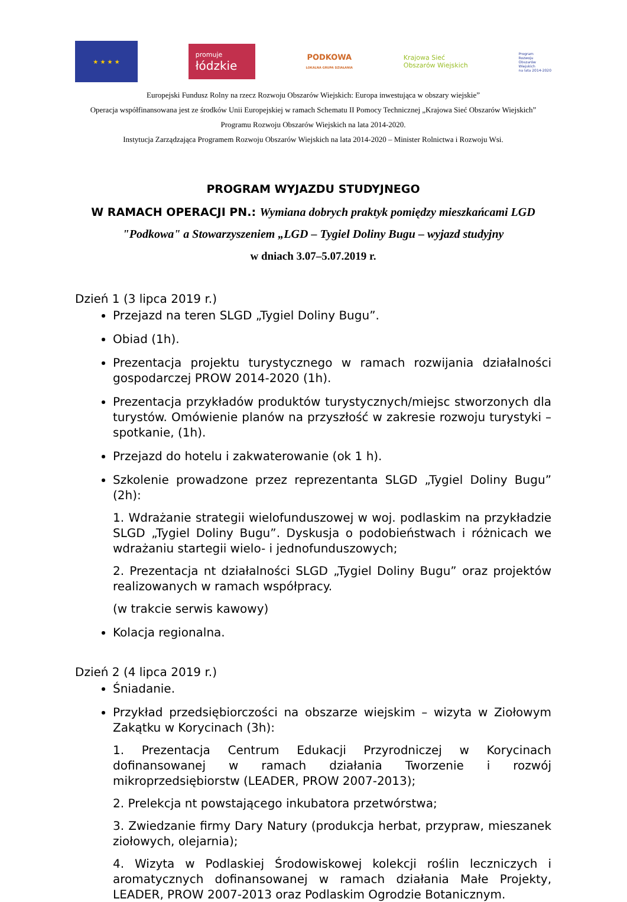★ ★ ★ ★
promuje
łódzkie
PODKOWA
LOKALNA GRUPA DZIAŁANIA
Krajowa Sieć
Obszarów Wiejskich
Program
Rozwoju
Obszarów
Wiejskich
na lata 2014-2020
Europejski Fundusz Rolny na rzecz Rozwoju Obszarów Wiejskich: Europa inwestująca w obszary wiejskie”
Operacja współfinansowana jest ze środków Unii Europejskiej w ramach Schematu II Pomocy Technicznej „Krajowa Sieć Obszarów Wiejskich” Programu Rozwoju Obszarów Wiejskich na lata 2014-2020.
Instytucja Zarządzająca Programem Rozwoju Obszarów Wiejskich na lata 2014-2020 – Minister Rolnictwa i Rozwoju Wsi.
PROGRAM WYJAZDU STUDYJNEGO
W RAMACH OPERACJI PN.: Wymiana dobrych praktyk pomiędzy mieszkańcami LGD "Podkowa" a Stowarzyszeniem „LGD – Tygiel Doliny Bugu – wyjazd studyjny
w dniach 3.07–5.07.2019 r.
Dzień 1 (3 lipca 2019 r.)
Przejazd na teren SLGD „Tygiel Doliny Bugu”.
Obiad (1h).
Prezentacja projektu turystycznego w ramach rozwijania działalności gospodarczej PROW 2014-2020 (1h).
Prezentacja przykładów produktów turystycznych/miejsc stworzonych dla turystów. Omówienie planów na przyszłość w zakresie rozwoju turystyki – spotkanie, (1h).
Przejazd do hotelu i zakwaterowanie (ok 1 h).
Szkolenie prowadzone przez reprezentanta SLGD „Tygiel Doliny Bugu” (2h):
1. Wdrażanie strategii wielofunduszowej w woj. podlaskim na przykładzie SLGD „Tygiel Doliny Bugu”. Dyskusja o podobieństwach i różnicach we wdrażaniu startegii wielo- i jednofunduszowych;
2. Prezentacja nt działalności SLGD „Tygiel Doliny Bugu” oraz projektów realizowanych w ramach współpracy.
(w trakcie serwis kawowy)
Kolacja regionalna.
Dzień 2 (4 lipca 2019 r.)
Śniadanie.
Przykład przedsiębiorczości na obszarze wiejskim – wizyta w Ziołowym Zakątku w Korycinach (3h):
1. Prezentacja Centrum Edukacji Przyrodniczej w Korycinach dofinansowanej w ramach działania Tworzenie i rozwój mikroprzedsiębiorstw (LEADER, PROW 2007-2013);
2. Prelekcja nt powstającego inkubatora przetwórstwa;
3. Zwiedzanie firmy Dary Natury (produkcja herbat, przypraw, mieszanek ziołowych, olejarnia);
4. Wizyta w Podlaskiej Środowiskowej kolekcji roślin leczniczych i aromatycznych dofinansowanej w ramach działania Małe Projekty, LEADER, PROW 2007-2013 oraz Podlaskim Ogrodzie Botanicznym.